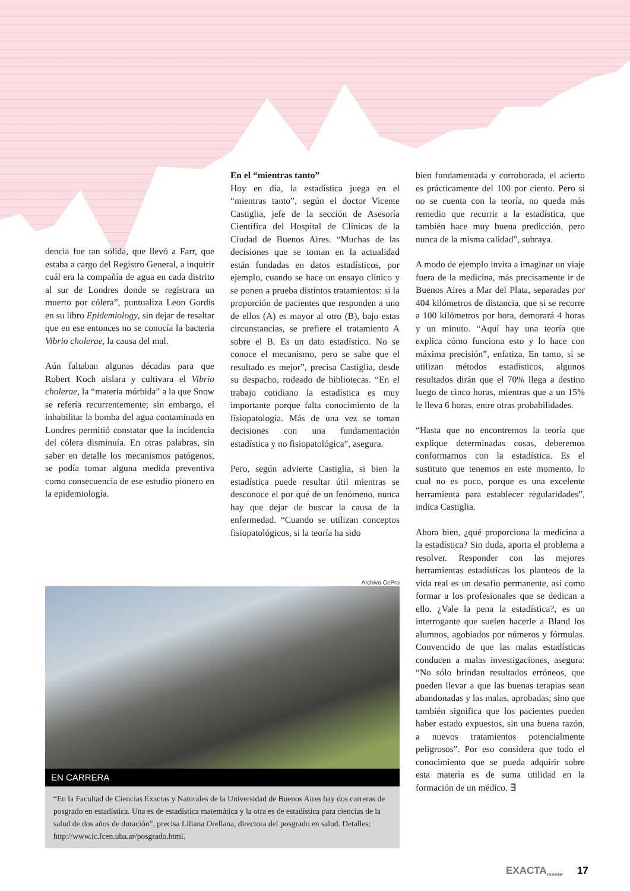dencia fue tan sólida, que llevó a Farr, que estaba a cargo del Registro General, a inquirir cuál era la compañía de agua en cada distrito al sur de Londres donde se registrara un muerto por cólera”, puntualiza Leon Gordis en su libro Epidemiology, sin dejar de resaltar que en ese entonces no se conocía la bacteria Vibrio cholerae, la causa del mal.
Aún faltaban algunas décadas para que Robert Koch aislara y cultivara el Vibrio cholerae, la “materia mórbida” a la que Snow se refería recurrentemente; sin embargo, el inhabilitar la bomba del agua contaminada en Londres permitió constatar que la incidencia del cólera disminuía. En otras palabras, sin saber en detalle los mecanismos patógenos, se podía tomar alguna medida preventiva como consecuencia de ese estudio pionero en la epidemiología.
En el “mientras tanto”
Hoy en día, la estadística juega en el “mientras tanto”, según el doctor Vicente Castiglia, jefe de la sección de Asesoría Científica del Hospital de Clínicas de la Ciudad de Buenos Aires. “Muchas de las decisiones que se toman en la actualidad están fundadas en datos estadísticos, por ejemplo, cuando se hace un ensayo clínico y se ponen a prueba distintos tratamientos: si la proporción de pacientes que responden a uno de ellos (A) es mayor al otro (B), bajo estas circunstancias, se prefiere el tratamiento A sobre el B. Es un dato estadístico. No se conoce el mecanismo, pero se sabe que el resultado es mejor”, precisa Castiglia, desde su despacho, rodeado de bibliotecas. “En el trabajo cotidiano la estadística es muy importante porque falta conocimiento de la fisiopatología. Más de una vez se toman decisiones con una fundamentación estadística y no fisiopatológica”, asegura.
Pero, según advierte Castiglia, si bien la estadística puede resultar útil mientras se desconoce el por qué de un fenómeno, nunca hay que dejar de buscar la causa de la enfermedad. “Cuando se utilizan conceptos fisiopatológicos, si la teoría ha sido
bien fundamentada y corroborada, el acierto es prácticamente del 100 por ciento. Pero si no se cuenta con la teoría, no queda más remedio que recurrir a la estadística, que también hace muy buena predicción, pero nunca de la misma calidad”, subraya.
A modo de ejemplo invita a imaginar un viaje fuera de la medicina, más precisamente ir de Buenos Aires a Mar del Plata, separadas por 404 kilómetros de distancia, que si se recorre a 100 kilómetros por hora, demorará 4 horas y un minuto. “Aquí hay una teoría que explica cómo funciona esto y lo hace con máxima precisión”, enfatiza. En tanto, si se utilizan métodos estadísticos, algunos resultados dirán que el 70% llega a destino luego de cinco horas, mientras que a un 15% le lleva 6 horas, entre otras probabilidades.
“Hasta que no encontremos la teoría que explique determinadas cosas, deberemos conformarnos con la estadística. Es el sustituto que tenemos en este momento, lo cual no es poco, porque es una excelente herramienta para establecer regularidades”, indica Castiglia.
Ahora bien, ¿qué proporciona la medicina a la estadística? Sin duda, aporta el problema a resolver. Responder con las mejores herramientas estadísticas los planteos de la vida real es un desafío permanente, así como formar a los profesionales que se dedican a ello. ¿Vale la pena la estadística?, es un interrogante que suelen hacerle a Bland los alumnos, agobiados por números y fórmulas. Convencido de que las malas estadísticas conducen a malas investigaciones, asegura: “No sólo brindan resultados erróneos, que pueden llevar a que las buenas terapias sean abandonadas y las malas, aprobadas; sino que también significa que los pacientes pueden haber estado expuestos, sin una buena razón, a nuevos tratamientos potencialmente peligrosos”. Por eso considera que todo el conocimiento que se pueda adquirir sobre esta materia es de suma utilidad en la formación de un médico. ∃
Archivo CePro
EN CARRERA
“En la Facultad de Ciencias Exactas y Naturales de la Universidad de Buenos Aires hay dos carreras de posgrado en estadística. Una es de estadística matemática y la otra es de estadística para ciencias de la salud de dos años de duración”, precisa Liliana Orellana, directora del posgrado en salud. Detalles: http://www.ic.fcen.uba.ar/posgrado.html.
EXACTA<sub>mente</sub> 17